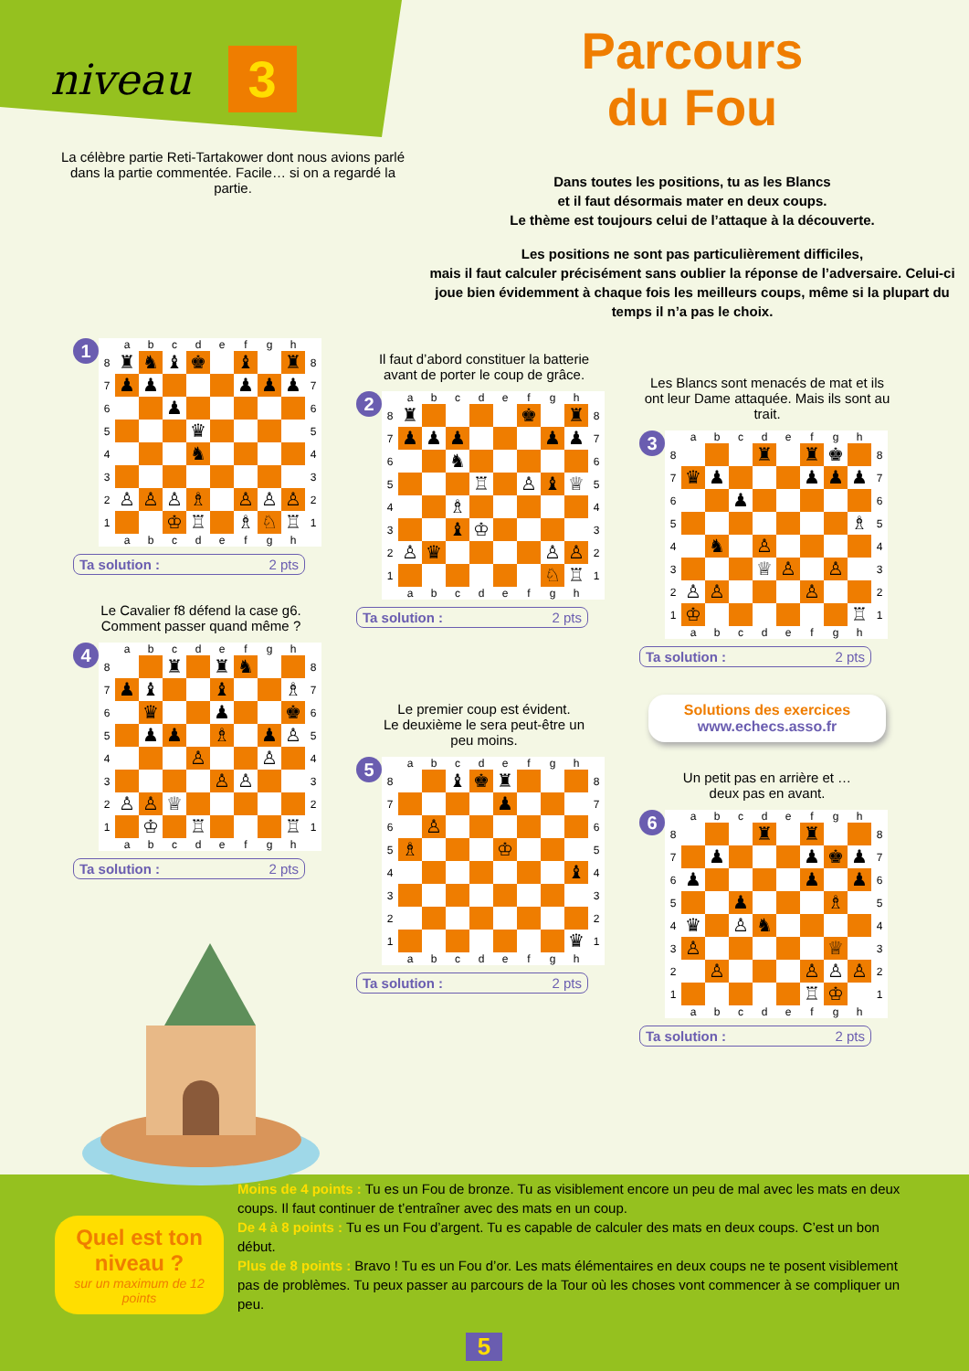niveau 3
La célèbre partie Reti-Tartakower dont nous avions parlé dans la partie commentée. Facile… si on a regardé la partie.
Parcours
du Fou
Dans toutes les positions, tu as les Blancs
et il faut désormais mater en deux coups.
Le thème est toujours celui de l’attaque à la découverte.
Les positions ne sont pas particulièrement difficiles,
mais il faut calculer précisément sans oublier la réponse de l’adversaire. Celui-ci joue bien évidemment à chaque fois les meilleurs coups, même si la plupart du temps il n’a pas le choix.
1
| | a | b | c | d | e | f | g | h | |
| --- | --- | --- | --- | --- | --- | --- | --- | --- | --- |
| 8 | ♜ | ♞ | ♝ | ♚ | | ♝ | | ♜ | 8 |
| 7 | ♟ | ♟ | | | | ♟ | ♟ | ♟ | 7 |
| 6 | | | ♟ | | | | | | 6 |
| 5 | | | | ♛ | | | | | 5 |
| 4 | | | | ♞ | | | | | 4 |
| 3 | | | | | | | | | 3 |
| 2 | ♙ | ♙ | ♙ | ♗ | | ♙ | ♙ | ♙ | 2 |
| 1 | | | ♔ | ♖ | | ♗ | ♘ | ♖ | 1 |
| | a | b | c | d | e | f | g | h | |
Ta solution : 2 pts
Le Cavalier f8 défend la case g6.
Comment passer quand même ?
4
| | a | b | c | d | e | f | g | h | |
| --- | --- | --- | --- | --- | --- | --- | --- | --- | --- |
| 8 | | | ♜ | | ♜ | ♞ | | | 8 |
| 7 | ♟ | ♝ | | | ♝ | | | ♗ | 7 |
| 6 | | ♛ | | | ♟ | | | ♚ | 6 |
| 5 | | ♟ | ♟ | | ♗ | | ♟ | ♙ | 5 |
| 4 | | | | ♙ | | | ♙ | | 4 |
| 3 | | | | | ♙ | ♙ | | | 3 |
| 2 | ♙ | ♙ | ♕ | | | | | | 2 |
| 1 | | ♔ | | ♖ | | | | ♖ | 1 |
| | a | b | c | d | e | f | g | h | |
Ta solution : 2 pts
Il faut d’abord constituer la batterie
avant de porter le coup de grâce.
2
| | a | b | c | d | e | f | g | h | |
| --- | --- | --- | --- | --- | --- | --- | --- | --- | --- |
| 8 | ♜ | | | | | ♚ | | ♜ | 8 |
| 7 | ♟ | ♟ | ♟ | | | | ♟ | ♟ | 7 |
| 6 | | | ♞ | | | | | | 6 |
| 5 | | | | ♖ | | ♙ | ♝ | ♕ | 5 |
| 4 | | | ♗ | | | | | | 4 |
| 3 | | | ♝ | ♔ | | | | | 3 |
| 2 | ♙ | ♛ | | | | | ♙ | ♙ | 2 |
| 1 | | | | | | | ♘ | ♖ | 1 |
| | a | b | c | d | e | f | g | h | |
Ta solution : 2 pts
Le premier coup est évident.
Le deuxième le sera peut-être un
peu moins.
5
| | a | b | c | d | e | f | g | h | |
| --- | --- | --- | --- | --- | --- | --- | --- | --- | --- |
| 8 | | | ♝ | ♚ | ♜ | | | | 8 |
| 7 | | | | | ♟ | | | | 7 |
| 6 | | ♙ | | | | | | | 6 |
| 5 | ♗ | | | | ♔ | | | | 5 |
| 4 | | | | | | | | ♝ | 4 |
| 3 | | | | | | | | | 3 |
| 2 | | | | | | | | | 2 |
| 1 | | | | | | | | ♛ | 1 |
| | a | b | c | d | e | f | g | h | |
Ta solution : 2 pts
Les Blancs sont menacés de mat et ils ont leur Dame attaquée. Mais ils sont au trait.
3
| | a | b | c | d | e | f | g | h | |
| --- | --- | --- | --- | --- | --- | --- | --- | --- | --- |
| 8 | | | | ♜ | | ♜ | ♚ | | 8 |
| 7 | ♛ | ♟ | | | | ♟ | ♟ | ♟ | 7 |
| 6 | | | ♟ | | | | | | 6 |
| 5 | | | | | | | | ♗ | 5 |
| 4 | | ♞ | | ♙ | | | | | 4 |
| 3 | | | | ♕ | ♙ | | ♙ | | 3 |
| 2 | ♙ | ♙ | | | | ♙ | | | 2 |
| 1 | ♔ | | | | | | | ♖ | 1 |
| | a | b | c | d | e | f | g | h | |
Ta solution : 2 pts
Solutions des exercices
www.echecs.asso.fr
Un petit pas en arrière et …
deux pas en avant.
6
| | a | b | c | d | e | f | g | h | |
| --- | --- | --- | --- | --- | --- | --- | --- | --- | --- |
| 8 | | | | ♜ | | ♜ | | | 8 |
| 7 | | ♟ | | | | ♟ | ♚ | ♟ | 7 |
| 6 | ♟ | | | | | ♟ | | ♟ | 6 |
| 5 | | | ♟ | | | | ♗ | | 5 |
| 4 | ♛ | | ♙ | ♞ | | | | | 4 |
| 3 | ♙ | | | | | | ♕ | | 3 |
| 2 | | ♙ | | | | ♙ | ♙ | ♙ | 2 |
| 1 | | | | | | ♖ | ♔ | | 1 |
| | a | b | c | d | e | f | g | h | |
Ta solution : 2 pts
Quel est ton niveau ?
sur un maximum de 12 points
Moins de 4 points : Tu es un Fou de bronze. Tu as visiblement encore un peu de mal avec les mats en deux coups. Il faut continuer de t’entraîner avec des mats en un coup.
De 4 à 8 points : Tu es un Fou d’argent. Tu es capable de calculer des mats en deux coups. C’est un bon début.
Plus de 8 points : Bravo ! Tu es un Fou d’or. Les mats élémentaires en deux coups ne te posent visiblement pas de problèmes. Tu peux passer au parcours de la Tour où les choses vont commencer à se compliquer un peu.
5